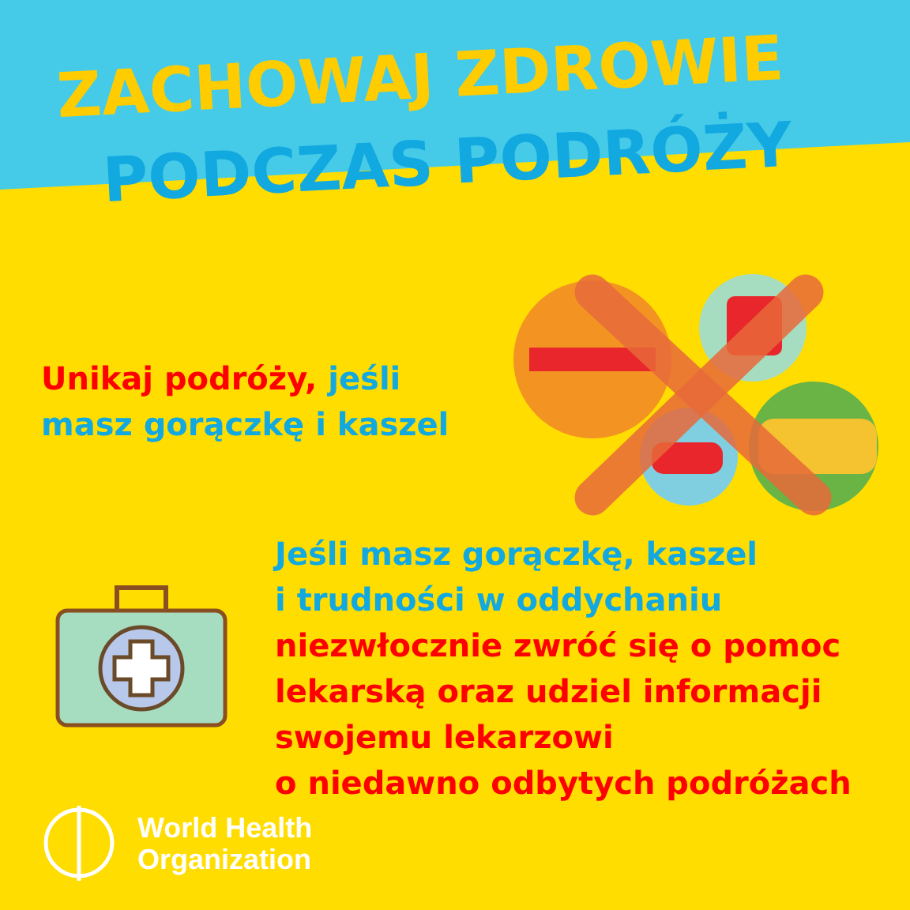ZACHOWAJ ZDROWIE
PODCZAS PODRÓŻY
Unikaj podróży, jeśli
masz gorączkę i kaszel
Jeśli masz gorączkę, kaszel
i trudności w oddychaniu
niezwłocznie zwróć się o pomoc
lekarską oraz udziel informacji
swojemu lekarzowi
o niedawno odbytych podróżach
World Health
Organization